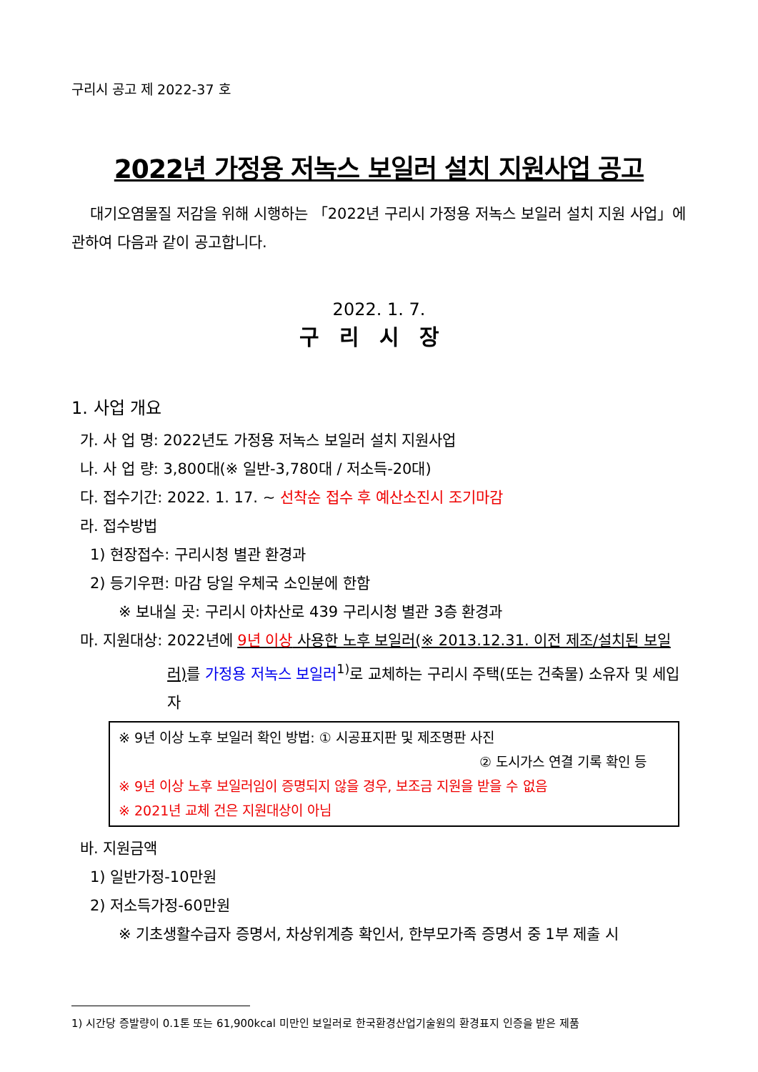구리시 공고 제 2022-37 호
2022년 가정용 저녹스 보일러 설치 지원사업 공고
대기오염물질 저감을 위해 시행하는 「2022년 구리시 가정용 저녹스 보일러 설치 지원 사업」에 관하여 다음과 같이 공고합니다.
2022. 1. 7.
구리시장
1. 사업 개요
가. 사 업 명: 2022년도 가정용 저녹스 보일러 설치 지원사업
나. 사 업 량: 3,800대(※ 일반-3,780대 / 저소득-20대)
다. 접수기간: 2022. 1. 17. ~ 선착순 접수 후 예산소진시 조기마감
라. 접수방법
1) 현장접수: 구리시청 별관 환경과
2) 등기우편: 마감 당일 우체국 소인분에 한함
※ 보내실 곳: 구리시 아차산로 439 구리시청 별관 3층 환경과
마. 지원대상: 2022년에 9년 이상 사용한 노후 보일러(※ 2013.12.31. 이전 제조/설치된 보일러) 를 가정용 저녹스 보일러<sup>1)</sup>로 교체하는 구리시 주택(또는 건축물) 소유자 및 세입자
※ 9년 이상 노후 보일러 확인 방법: ① 시공표지판 및 제조명판 사진
② 도시가스 연결 기록 확인 등
※ 9년 이상 노후 보일러임이 증명되지 않을 경우, 보조금 지원을 받을 수 없음
※ 2021년 교체 건은 지원대상이 아님
바. 지원금액
1) 일반가정-10만원
2) 저소득가정-60만원
※ 기초생활수급자 증명서, 차상위계층 확인서, 한부모가족 증명서 중 1부 제출 시
1) 시간당 증발량이 0.1톤 또는 61,900kcal 미만인 보일러로 한국환경산업기술원의 환경표지 인증을 받은 제품